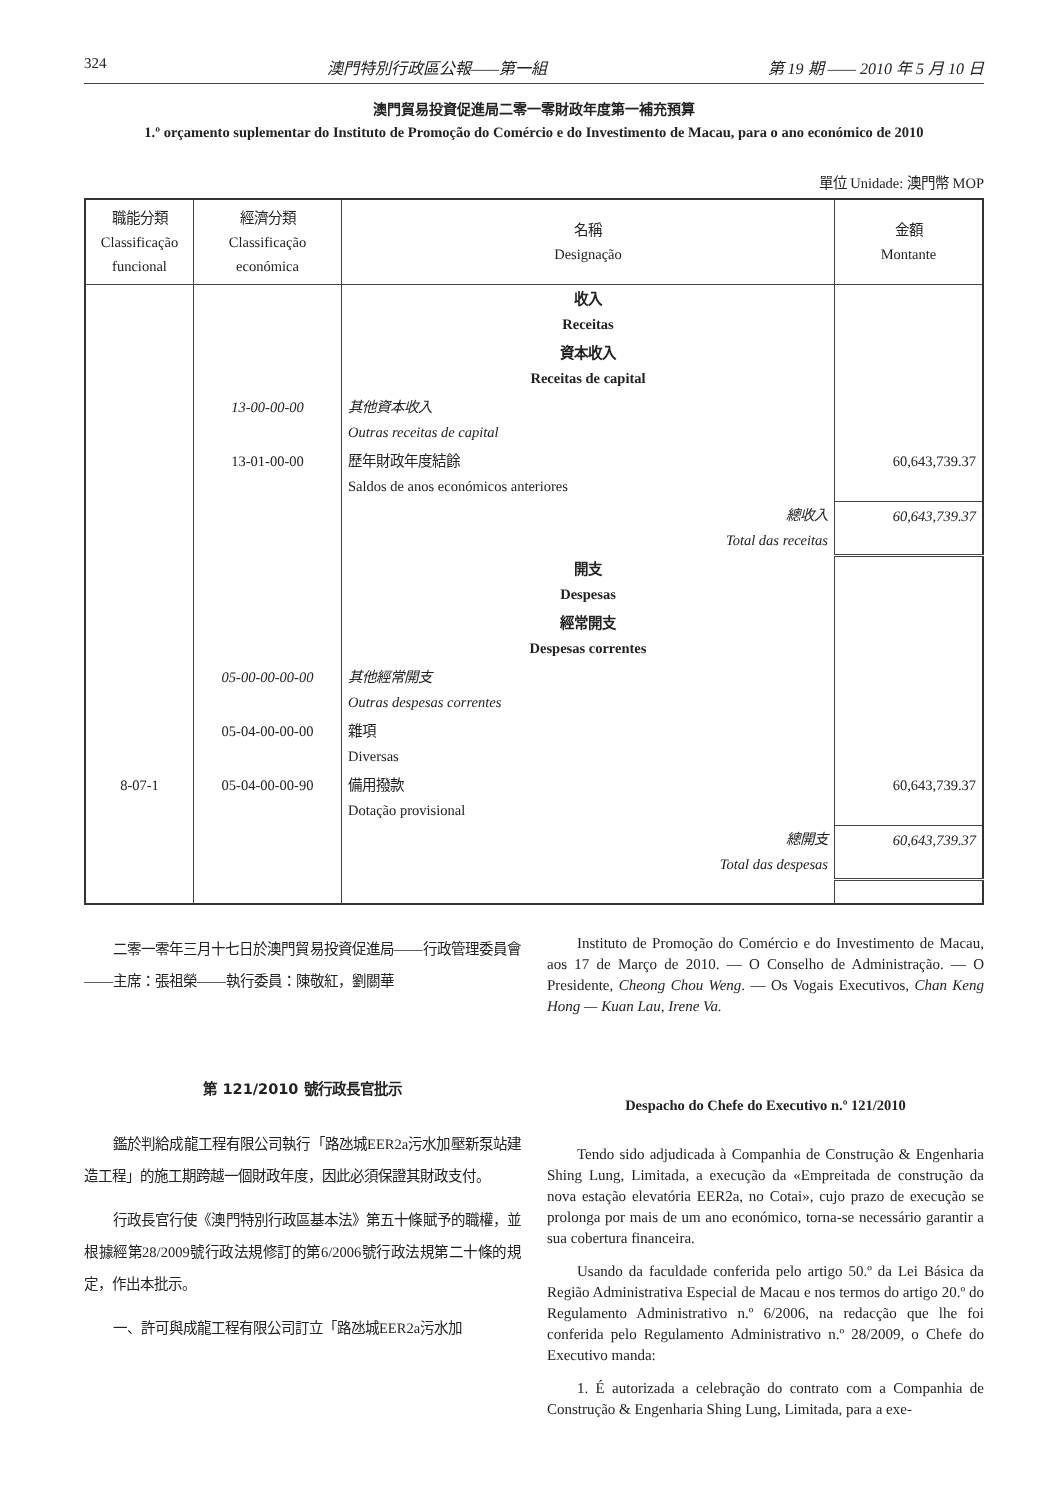324 澳門特別行政區公報——第一組 第 19 期 —— 2010 年 5 月 10 日
澳門貿易投資促進局二零一零財政年度第一補充預算
1.º orçamento suplementar do Instituto de Promoção do Comércio e do Investimento de Macau, para o ano económico de 2010
單位 Unidade: 澳門幣 MOP
| 職能分類 Classificação funcional | 經濟分類 Classificação económica | 名稱 Designação | 金額 Montante |
| --- | --- | --- | --- |
| | | 收入 Receitas | |
| | | 資本收入 Receitas de capital | |
| | 13-00-00-00 | 其他資本收入 Outras receitas de capital | |
| | 13-01-00-00 | 歷年財政年度結餘 Saldos de anos económicos anteriores | 60,643,739.37 |
| | | 總收入 Total das receitas | 60,643,739.37 |
| | | 開支 Despesas | |
| | | 經常開支 Despesas correntes | |
| | 05-00-00-00-00 | 其他經常開支 Outras despesas correntes | |
| | 05-04-00-00-00 | 雜項 Diversas | |
| 8-07-1 | 05-04-00-00-90 | 備用撥款 Dotação provisional | 60,643,739.37 |
| | | 總開支 Total das despesas | 60,643,739.37 |
二零一零年三月十七日於澳門貿易投資促進局——行政管理委員會——主席：張祖榮——執行委員：陳敬紅，劉關華
第 121/2010 號行政長官批示
鑑於判給成龍工程有限公司執行「路氹城EER2a污水加壓新泵站建造工程」的施工期跨越一個財政年度，因此必須保證其財政支付。
行政長官行使《澳門特別行政區基本法》第五十條賦予的職權，並根據經第28/2009號行政法規修訂的第6/2006號行政法規第二十條的規定，作出本批示。
一、許可與成龍工程有限公司訂立「路氹城EER2a污水加
Instituto de Promoção do Comércio e do Investimento de Macau, aos 17 de Março de 2010. — O Conselho de Administração. — O Presidente, Cheong Chou Weng. — Os Vogais Executivos, Chan Keng Hong — Kuan Lau, Irene Va.
Despacho do Chefe do Executivo n.º 121/2010
Tendo sido adjudicada à Companhia de Construção & Engenharia Shing Lung, Limitada, a execução da «Empreitada de construção da nova estação elevatória EER2a, no Cotai», cujo prazo de execução se prolonga por mais de um ano económico, torna-se necessário garantir a sua cobertura financeira.
Usando da faculdade conferida pelo artigo 50.º da Lei Básica da Região Administrativa Especial de Macau e nos termos do artigo 20.º do Regulamento Administrativo n.º 6/2006, na redacção que lhe foi conferida pelo Regulamento Administrativo n.º 28/2009, o Chefe do Executivo manda:
1. É autorizada a celebração do contrato com a Companhia de Construção & Engenharia Shing Lung, Limitada, para a exe-